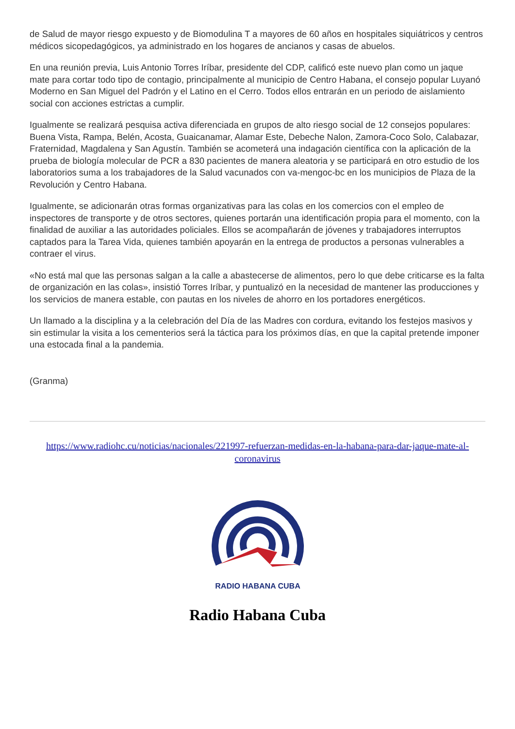de Salud de mayor riesgo expuesto y de Biomodulina T a mayores de 60 años en hospitales siquiátricos y centros médicos sicopedagógicos, ya administrado en los hogares de ancianos y casas de abuelos.
En una reunión previa, Luis Antonio Torres Iríbar, presidente del CDP, calificó este nuevo plan como un jaque mate para cortar todo tipo de contagio, principalmente al municipio de Centro Habana, el consejo popular Luyanó Moderno en San Miguel del Padrón y el Latino en el Cerro. Todos ellos entrarán en un periodo de aislamiento social con acciones estrictas a cumplir.
Igualmente se realizará pesquisa activa diferenciada en grupos de alto riesgo social de 12 consejos populares: Buena Vista, Rampa, Belén, Acosta, Guaicanamar, Alamar Este, Debeche Nalon, Zamora-Coco Solo, Calabazar, Fraternidad, Magdalena y San Agustín. También se acometerá una indagación científica con la aplicación de la prueba de biología molecular de PCR a 830 pacientes de manera aleatoria y se participará en otro estudio de los laboratorios suma a los trabajadores de la Salud vacunados con va-mengoc-bc en los municipios de Plaza de la Revolución y Centro Habana.
Igualmente, se adicionarán otras formas organizativas para las colas en los comercios con el empleo de inspectores de transporte y de otros sectores, quienes portarán una identificación propia para el momento, con la finalidad de auxiliar a las autoridades policiales. Ellos se acompañarán de jóvenes y trabajadores interruptos captados para la Tarea Vida, quienes también apoyarán en la entrega de productos a personas vulnerables a contraer el virus.
«No está mal que las personas salgan a la calle a abastecerse de alimentos, pero lo que debe criticarse es la falta de organización en las colas», insistió Torres Iríbar, y puntualizó en la necesidad de mantener las producciones y los servicios de manera estable, con pautas en los niveles de ahorro en los portadores energéticos.
Un llamado a la disciplina y a la celebración del Día de las Madres con cordura, evitando los festejos masivos y sin estimular la visita a los cementerios será la táctica para los próximos días, en que la capital pretende imponer una estocada final a la pandemia.
(Granma)
https://www.radiohc.cu/noticias/nacionales/221997-refuerzan-medidas-en-la-habana-para-dar-jaque-mate-al-coronavirus
RADIO HABANA CUBA
Radio Habana Cuba